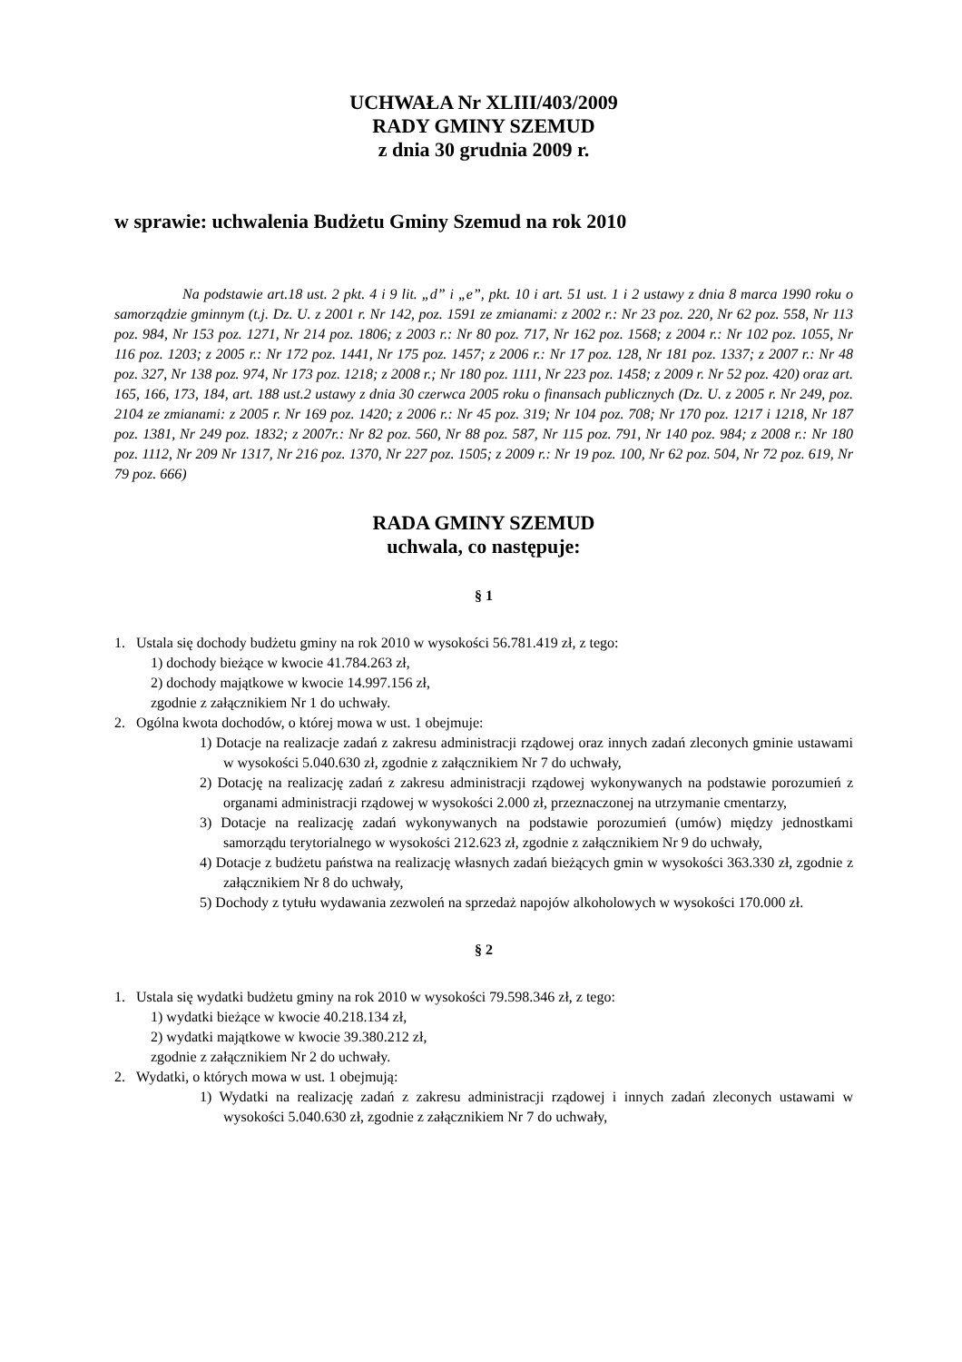UCHWAŁA Nr XLIII/403/2009
RADY GMINY SZEMUD
z dnia 30 grudnia 2009 r.
w sprawie: uchwalenia Budżetu Gminy Szemud na rok 2010
Na podstawie art.18 ust. 2 pkt. 4 i 9 lit. „d” i „e”, pkt. 10 i art. 51 ust. 1 i 2 ustawy z dnia 8 marca 1990 roku o samorządzie gminnym (t.j. Dz. U. z 2001 r. Nr 142, poz. 1591 ze zmianami: z 2002 r.: Nr 23 poz. 220, Nr 62 poz. 558, Nr 113 poz. 984, Nr 153 poz. 1271, Nr 214 poz. 1806; z 2003 r.: Nr 80 poz. 717, Nr 162 poz. 1568; z 2004 r.: Nr 102 poz. 1055, Nr 116 poz. 1203; z 2005 r.: Nr 172 poz. 1441, Nr 175 poz. 1457; z 2006 r.: Nr 17 poz. 128, Nr 181 poz. 1337; z 2007 r.: Nr 48 poz. 327, Nr 138 poz. 974, Nr 173 poz. 1218; z 2008 r.; Nr 180 poz. 1111, Nr 223 poz. 1458; z 2009 r. Nr 52 poz. 420) oraz art. 165, 166, 173, 184, art. 188 ust.2 ustawy z dnia 30 czerwca 2005 roku o finansach publicznych (Dz. U. z 2005 r. Nr 249, poz. 2104 ze zmianami: z 2005 r. Nr 169 poz. 1420; z 2006 r.: Nr 45 poz. 319; Nr 104 poz. 708; Nr 170 poz. 1217 i 1218, Nr 187 poz. 1381, Nr 249 poz. 1832; z 2007r.: Nr 82 poz. 560, Nr 88 poz. 587, Nr 115 poz. 791, Nr 140 poz. 984; z 2008 r.: Nr 180 poz. 1112, Nr 209 Nr 1317, Nr 216 poz. 1370, Nr 227 poz. 1505; z 2009 r.: Nr 19 poz. 100, Nr 62 poz. 504, Nr 72 poz. 619, Nr 79 poz. 666)
RADA GMINY SZEMUD
uchwala, co następuje:
§ 1
1. Ustala się dochody budżetu gminy na rok 2010 w wysokości 56.781.419 zł, z tego:
1) dochody bieżące w kwocie 41.784.263 zł,
2) dochody majątkowe w kwocie 14.997.156 zł,
zgodnie z załącznikiem Nr 1 do uchwały.
2. Ogólna kwota dochodów, o której mowa w ust. 1 obejmuje:
1) Dotacje na realizacje zadań z zakresu administracji rządowej oraz innych zadań zleconych gminie ustawami w wysokości 5.040.630 zł, zgodnie z załącznikiem Nr 7 do uchwały,
2) Dotację na realizację zadań z zakresu administracji rządowej wykonywanych na podstawie porozumień z organami administracji rządowej w wysokości 2.000 zł, przeznaczonej na utrzymanie cmentarzy,
3) Dotacje na realizację zadań wykonywanych na podstawie porozumień (umów) między jednostkami samorządu terytorialnego w wysokości 212.623 zł, zgodnie z załącznikiem Nr 9 do uchwały,
4) Dotacje z budżetu państwa na realizację własnych zadań bieżących gmin w wysokości 363.330 zł, zgodnie z załącznikiem Nr 8 do uchwały,
5) Dochody z tytułu wydawania zezwoleń na sprzedaż napojów alkoholowych w wysokości 170.000 zł.
§ 2
1. Ustala się wydatki budżetu gminy na rok 2010 w wysokości 79.598.346 zł, z tego:
1) wydatki bieżące w kwocie 40.218.134 zł,
2) wydatki majątkowe w kwocie 39.380.212 zł,
zgodnie z załącznikiem Nr 2 do uchwały.
2. Wydatki, o których mowa w ust. 1 obejmują:
1) Wydatki na realizację zadań z zakresu administracji rządowej i innych zadań zleconych ustawami w wysokości 5.040.630 zł, zgodnie z załącznikiem Nr 7 do uchwały,